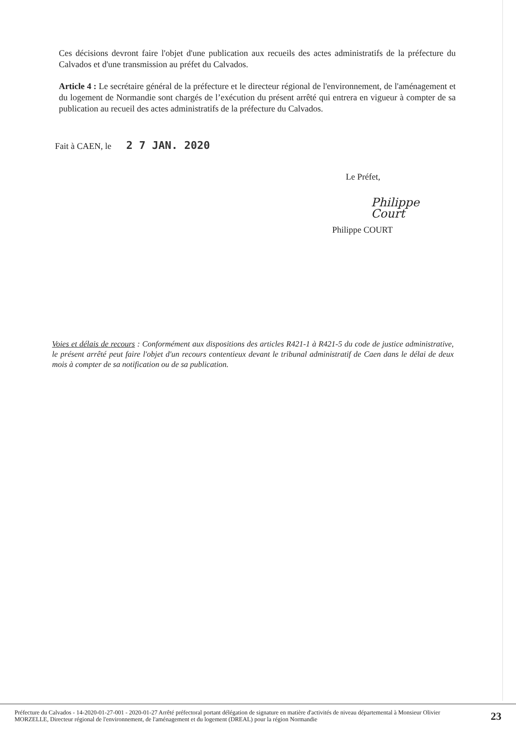Ces décisions devront faire l'objet d'une publication aux recueils des actes administratifs de la préfecture du Calvados et d'une transmission au préfet du Calvados.
Article 4 : Le secrétaire général de la préfecture et le directeur régional de l'environnement, de l'aménagement et du logement de Normandie sont chargés de l’exécution du présent arrêté qui entrera en vigueur à compter de sa publication au recueil des actes administratifs de la préfecture du Calvados.
Fait à CAEN, le 2 7 JAN. 2020
Le Préfet,
Philippe Court
Philippe COURT
Voies et délais de recours : Conformément aux dispositions des articles R421-1 à R421-5 du code de justice administrative, le présent arrêté peut faire l'objet d'un recours contentieux devant le tribunal administratif de Caen dans le délai de deux mois à compter de sa notification ou de sa publication.
Préfecture du Calvados - 14-2020-01-27-001 - 2020-01-27 Arrêté préfectoral portant délégation de signature en matière d'activités de niveau départemental à Monsieur Olivier MORZELLE, Directeur régional de l'environnement, de l'aménagement et du logement (DREAL) pour la région Normandie
23